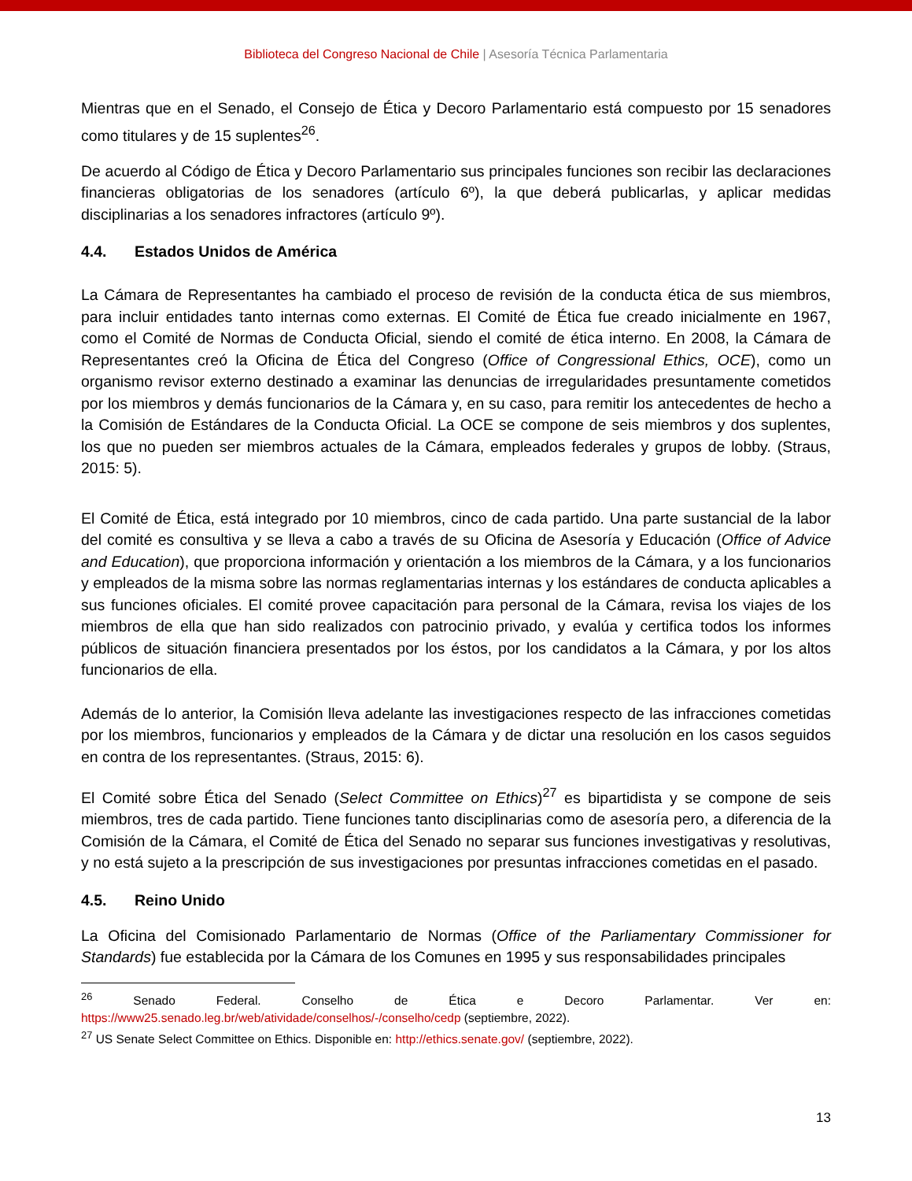Biblioteca del Congreso Nacional de Chile | Asesoría Técnica Parlamentaria
Mientras que en el Senado, el Consejo de Ética y Decoro Parlamentario está compuesto por 15 senadores como titulares y de 15 suplentes<sup>26</sup>.
De acuerdo al Código de Ética y Decoro Parlamentario sus principales funciones son recibir las declaraciones financieras obligatorias de los senadores (artículo 6º), la que deberá publicarlas, y aplicar medidas disciplinarias a los senadores infractores (artículo 9º).
4.4. Estados Unidos de América
La Cámara de Representantes ha cambiado el proceso de revisión de la conducta ética de sus miembros, para incluir entidades tanto internas como externas. El Comité de Ética fue creado inicialmente en 1967, como el Comité de Normas de Conducta Oficial, siendo el comité de ética interno. En 2008, la Cámara de Representantes creó la Oficina de Ética del Congreso (Office of Congressional Ethics, OCE), como un organismo revisor externo destinado a examinar las denuncias de irregularidades presuntamente cometidos por los miembros y demás funcionarios de la Cámara y, en su caso, para remitir los antecedentes de hecho a la Comisión de Estándares de la Conducta Oficial. La OCE se compone de seis miembros y dos suplentes, los que no pueden ser miembros actuales de la Cámara, empleados federales y grupos de lobby. (Straus, 2015: 5).
El Comité de Ética, está integrado por 10 miembros, cinco de cada partido. Una parte sustancial de la labor del comité es consultiva y se lleva a cabo a través de su Oficina de Asesoría y Educación (Office of Advice and Education), que proporciona información y orientación a los miembros de la Cámara, y a los funcionarios y empleados de la misma sobre las normas reglamentarias internas y los estándares de conducta aplicables a sus funciones oficiales. El comité provee capacitación para personal de la Cámara, revisa los viajes de los miembros de ella que han sido realizados con patrocinio privado, y evalúa y certifica todos los informes públicos de situación financiera presentados por los éstos, por los candidatos a la Cámara, y por los altos funcionarios de ella.
Además de lo anterior, la Comisión lleva adelante las investigaciones respecto de las infracciones cometidas por los miembros, funcionarios y empleados de la Cámara y de dictar una resolución en los casos seguidos en contra de los representantes. (Straus, 2015: 6).
El Comité sobre Ética del Senado (Select Committee on Ethics)<sup>27</sup> es bipartidista y se compone de seis miembros, tres de cada partido. Tiene funciones tanto disciplinarias como de asesoría pero, a diferencia de la Comisión de la Cámara, el Comité de Ética del Senado no separar sus funciones investigativas y resolutivas, y no está sujeto a la prescripción de sus investigaciones por presuntas infracciones cometidas en el pasado.
4.5. Reino Unido
La Oficina del Comisionado Parlamentario de Normas (Office of the Parliamentary Commissioner for Standards) fue establecida por la Cámara de los Comunes en 1995 y sus responsabilidades principales
<sup>26</sup> Senado Federal. Conselho de Ética e Decoro Parlamentar. Ver en: https://www25.senado.leg.br/web/atividade/conselhos/-/conselho/cedp (septiembre, 2022).
<sup>27</sup> US Senate Select Committee on Ethics. Disponible en: http://ethics.senate.gov/ (septiembre, 2022).
13